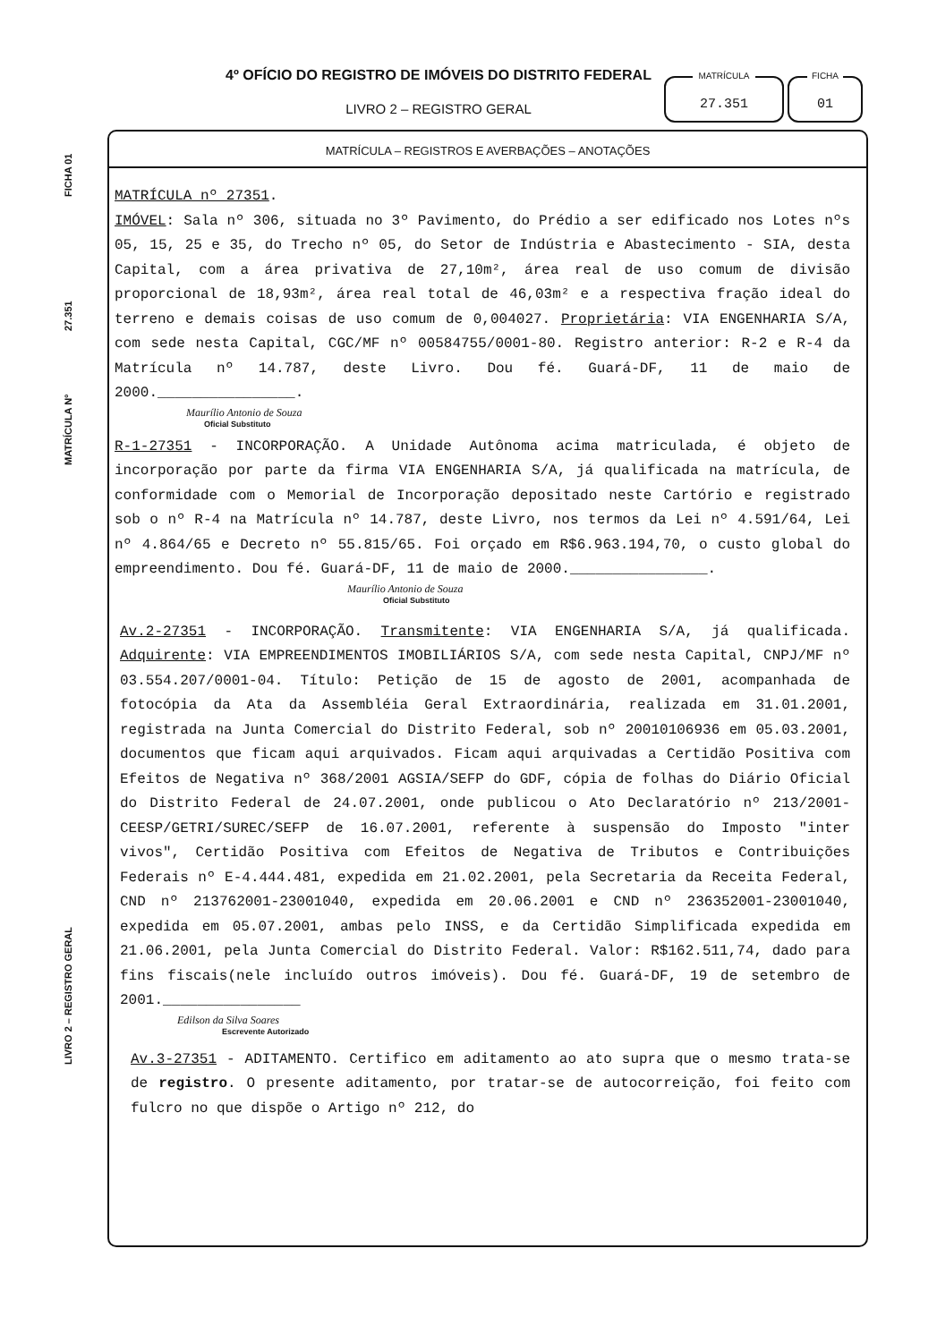4º OFÍCIO DO REGISTRO DE IMÓVEIS DO DISTRITO FEDERAL
LIVRO 2 – REGISTRO GERAL
MATRÍCULA
27.351
FICHA
01
FICHA 01
27.351
MATRÍCULA Nº
LIVRO 2 – REGISTRO GERAL
MATRÍCULA – REGISTROS E AVERBAÇÕES – ANOTAÇÕES
MATRÍCULA nº 27351.
IMÓVEL: Sala nº 306, situada no 3º Pavimento, do Prédio a ser edificado nos Lotes nºs 05, 15, 25 e 35, do Trecho nº 05, do Setor de Indústria e Abastecimento - SIA, desta Capital, com a área privativa de 27,10m², área real de uso comum de divisão proporcional de 18,93m², área real total de 46,03m² e a respectiva fração ideal do terreno e demais coisas de uso comum de 0,004027. Proprietária: VIA ENGENHARIA S/A, com sede nesta Capital, CGC/MF nº 00584755/0001-80. Registro anterior: R-2 e R-4 da Matrícula nº 14.787, deste Livro. Dou fé. Guará-DF, 11 de maio de 2000.________________.
Maurílio Antonio de Souza
Oficial Substituto
R-1-27351 - INCORPORAÇÃO. A Unidade Autônoma acima matriculada, é objeto de incorporação por parte da firma VIA ENGENHARIA S/A, já qualificada na matrícula, de conformidade com o Memorial de Incorporação depositado neste Cartório e registrado sob o nº R-4 na Matrícula nº 14.787, deste Livro, nos termos da Lei nº 4.591/64, Lei nº 4.864/65 e Decreto nº 55.815/65. Foi orçado em R$6.963.194,70, o custo global do empreendimento. Dou fé. Guará-DF, 11 de maio de 2000.________________.
Maurílio Antonio de Souza
Oficial Substituto
Av.2-27351 - INCORPORAÇÃO. Transmitente: VIA ENGENHARIA S/A, já qualificada. Adquirente: VIA EMPREENDIMENTOS IMOBILIÁRIOS S/A, com sede nesta Capital, CNPJ/MF nº 03.554.207/0001-04. Título: Petição de 15 de agosto de 2001, acompanhada de fotocópia da Ata da Assembléia Geral Extraordinária, realizada em 31.01.2001, registrada na Junta Comercial do Distrito Federal, sob nº 20010106936 em 05.03.2001, documentos que ficam aqui arquivados. Ficam aqui arquivadas a Certidão Positiva com Efeitos de Negativa nº 368/2001 AGSIA/SEFP do GDF, cópia de folhas do Diário Oficial do Distrito Federal de 24.07.2001, onde publicou o Ato Declaratório nº 213/2001-CEESP/GETRI/SUREC/SEFP de 16.07.2001, referente à suspensão do Imposto "inter vivos", Certidão Positiva com Efeitos de Negativa de Tributos e Contribuições Federais nº E-4.444.481, expedida em 21.02.2001, pela Secretaria da Receita Federal, CND nº 213762001-23001040, expedida em 20.06.2001 e CND nº 236352001-23001040, expedida em 05.07.2001, ambas pelo INSS, e da Certidão Simplificada expedida em 21.06.2001, pela Junta Comercial do Distrito Federal. Valor: R$162.511,74, dado para fins fiscais(nele incluído outros imóveis). Dou fé. Guará-DF, 19 de setembro de 2001.________________
Edilson da Silva Soares
Escrevente Autorizado
Av.3-27351 - ADITAMENTO. Certifico em aditamento ao ato supra que o mesmo trata-se de registro. O presente aditamento, por tratar-se de autocorreição, foi feito com fulcro no que dispõe o Artigo nº 212, do